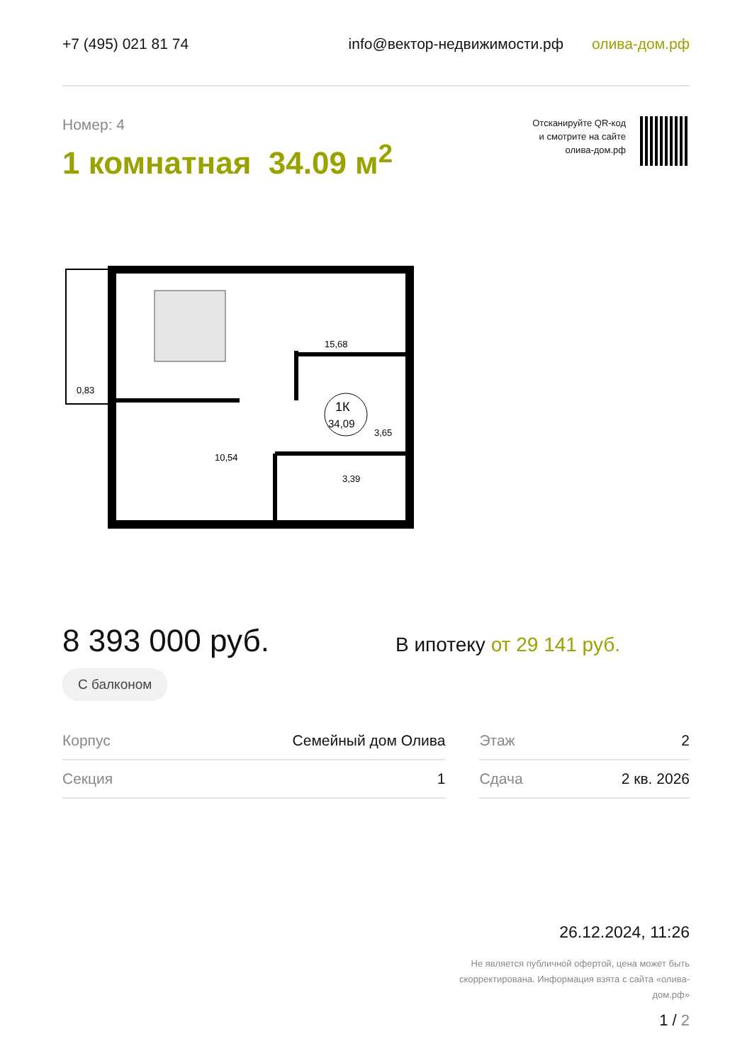+7 (495) 021 81 74 info@вектор-недвижимости.рф олива-дом.рф
Номер: 4
1 комнатная 34.09 м<sup>2</sup>
Отсканируйте QR-код
и смотрите на сайте
олива-дом.рф
1К
34,09
15,68
0,83
10,54
3,39
3,65
8 393 000 руб.
С балконом
В ипотеку от 29 141 руб.
| Корпус | Семейный дом Олива | | Этаж | 2 |
| Секция | 1 | | Сдача | 2 кв. 2026 |
26.12.2024, 11:26
Не является публичной офертой, цена может быть скорректирована. Информация взята с сайта «олива-дом.рф»
1 / 2